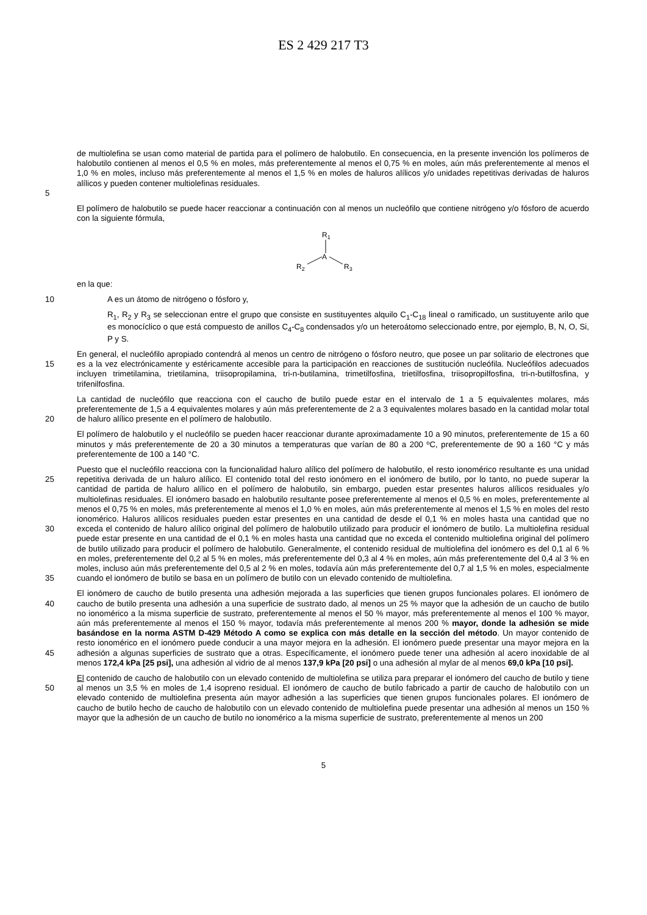ES 2 429 217 T3
5 de multiolefina se usan como material de partida para el polímero de halobutilo. En consecuencia, en la presente invención los polímeros de halobutilo contienen al menos el 0,5 % en moles, más preferentemente al menos el 0,75 % en moles, aún más preferentemente al menos el 1,0 % en moles, incluso más preferentemente al menos el 1,5 % en moles de haluros alílicos y/o unidades repetitivas derivadas de haluros alílicos y pueden contener multiolefinas residuales.
El polímero de halobutilo se puede hacer reaccionar a continuación con al menos un nucleófilo que contiene nitrógeno y/o fósforo de acuerdo con la siguiente fórmula,
R1
A
R2
R3
en la que:
10 A es un átomo de nitrógeno o fósforo y,
R<sub>1</sub>, R<sub>2</sub> y R<sub>3</sub> se seleccionan entre el grupo que consiste en sustituyentes alquilo C<sub>1</sub>-C<sub>18</sub> lineal o ramificado, un sustituyente arilo que es monocíclico o que está compuesto de anillos C<sub>4</sub>-C<sub>8</sub> condensados y/o un heteroátomo seleccionado entre, por ejemplo, B, N, O, Si, P y S.
15 En general, el nucleófilo apropiado contendrá al menos un centro de nitrógeno o fósforo neutro, que posee un par solitario de electrones que es a la vez electrónicamente y estéricamente accesible para la participación en reacciones de sustitución nucleófila. Nucleófilos adecuados incluyen trimetilamina, trietilamina, triisopropilamina, tri-n-butilamina, trimetilfosfina, trietilfosfina, triisopropilfosfina, tri-n-butilfosfina, y trifenilfosfina.
20 La cantidad de nucleófilo que reacciona con el caucho de butilo puede estar en el intervalo de 1 a 5 equivalentes molares, más preferentemente de 1,5 a 4 equivalentes molares y aún más preferentemente de 2 a 3 equivalentes molares basado en la cantidad molar total de haluro alílico presente en el polímero de halobutilo.
El polímero de halobutilo y el nucleófilo se pueden hacer reaccionar durante aproximadamente 10 a 90 minutos, preferentemente de 15 a 60 minutos y más preferentemente de 20 a 30 minutos a temperaturas que varían de 80 a 200 ºC, preferentemente de 90 a 160 °C y más preferentemente de 100 a 140 °C.
25
30
35 Puesto que el nucleófilo reacciona con la funcionalidad haluro alílico del polímero de halobutilo, el resto ionomérico resultante es una unidad repetitiva derivada de un haluro alílico. El contenido total del resto ionómero en el ionómero de butilo, por lo tanto, no puede superar la cantidad de partida de haluro alílico en el polímero de halobutilo, sin embargo, pueden estar presentes haluros alílicos residuales y/o multiolefinas residuales. El ionómero basado en halobutilo resultante posee preferentemente al menos el 0,5 % en moles, preferentemente al menos el 0,75 % en moles, más preferentemente al menos el 1,0 % en moles, aún más preferentemente al menos el 1,5 % en moles del resto ionomérico. Haluros alílicos residuales pueden estar presentes en una cantidad de desde el 0,1 % en moles hasta una cantidad que no exceda el contenido de haluro alílico original del polímero de halobutilo utilizado para producir el ionómero de butilo. La multiolefina residual puede estar presente en una cantidad de el 0,1 % en moles hasta una cantidad que no exceda el contenido multiolefina original del polímero de butilo utilizado para producir el polímero de halobutilo. Generalmente, el contenido residual de multiolefina del ionómero es del 0,1 al 6 % en moles, preferentemente del 0,2 al 5 % en moles, más preferentemente del 0,3 al 4 % en moles, aún más preferentemente del 0,4 al 3 % en moles, incluso aún más preferentemente del 0,5 al 2 % en moles, todavía aún más preferentemente del 0,7 al 1,5 % en moles, especialmente cuando el ionómero de butilo se basa en un polímero de butilo con un elevado contenido de multiolefina.
40
45 El ionómero de caucho de butilo presenta una adhesión mejorada a las superficies que tienen grupos funcionales polares. El ionómero de caucho de butilo presenta una adhesión a una superficie de sustrato dado, al menos un 25 % mayor que la adhesión de un caucho de butilo no ionomérico a la misma superficie de sustrato, preferentemente al menos el 50 % mayor, más preferentemente al menos el 100 % mayor, aún más preferentemente al menos el 150 % mayor, todavía más preferentemente al menos 200 % mayor, donde la adhesión se mide basándose en la norma ASTM D-429 Método A como se explica con más detalle en la sección del método. Un mayor contenido de resto ionomérico en el ionómero puede conducir a una mayor mejora en la adhesión. El ionómero puede presentar una mayor mejora en la adhesión a algunas superficies de sustrato que a otras. Específicamente, el ionómero puede tener una adhesión al acero inoxidable de al menos 172,4 kPa [25 psi], una adhesión al vidrio de al menos 137,9 kPa [20 psi] o una adhesión al mylar de al menos 69,0 kPa [10 psi].
50 El contenido de caucho de halobutilo con un elevado contenido de multiolefina se utiliza para preparar el ionómero del caucho de butilo y tiene al menos un 3,5 % en moles de 1,4 isopreno residual. El ionómero de caucho de butilo fabricado a partir de caucho de halobutilo con un elevado contenido de multiolefina presenta aún mayor adhesión a las superficies que tienen grupos funcionales polares. El ionómero de caucho de butilo hecho de caucho de halobutilo con un elevado contenido de multiolefina puede presentar una adhesión al menos un 150 % mayor que la adhesión de un caucho de butilo no ionomérico a la misma superficie de sustrato, preferentemente al menos un 200
5